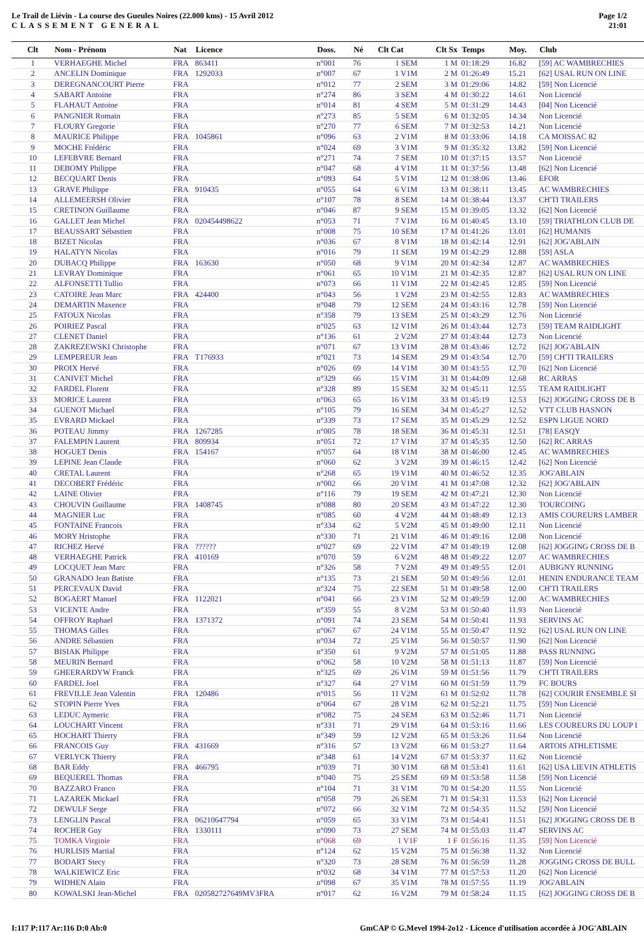Le Trail de Liévin - La course des Gueules Noires (22.000 kms) - 15 Avril 2012
CLASSEMENT GENERAL
Page 1/2
21:01
| Clt | Nom - Prénom | Nat | Licence | Doss. | Né | Clt Cat | Clt Sx | Temps | Moy. | Club |
| --- | --- | --- | --- | --- | --- | --- | --- | --- | --- | --- |
| 1 | VERHAEGHE Michel | FRA | 863411 | n°001 | 76 | 1 SEM | 1 M | 01:18:29 | 16.82 | [59] AC WAMBRECHIES |
| 2 | ANCELIN Dominique | FRA | 1292033 | n°007 | 67 | 1 V1M | 2 M | 01:26:49 | 15.21 | [62] USAL RUN ON LINE |
| 3 | DEREGNANCOURT Pierre | FRA | | n°012 | 77 | 2 SEM | 3 M | 01:29:06 | 14.82 | [59] Non Licencié |
| 4 | SABART Antoine | FRA | | n°274 | 86 | 3 SEM | 4 M | 01:30:22 | 14.61 | Non Licencié |
| 5 | FLAHAUT Antoine | FRA | | n°014 | 81 | 4 SEM | 5 M | 01:31:29 | 14.43 | [04] Non Licencié |
| 6 | PANGNIER Romain | FRA | | n°273 | 85 | 5 SEM | 6 M | 01:32:05 | 14.34 | Non Licencié |
| 7 | FLOURY Gregorie | FRA | | n°270 | 77 | 6 SEM | 7 M | 01:32:53 | 14.21 | Non Licencié |
| 8 | MAURICE Philippe | FRA | 1045861 | n°096 | 63 | 2 V1M | 8 M | 01:33:06 | 14.18 | CA MOISSAC 82 |
| 9 | MOCHE Frédéric | FRA | | n°024 | 69 | 3 V1M | 9 M | 01:35:32 | 13.82 | [59] Non Licencié |
| 10 | LEFEBVRE Bernard | FRA | | n°271 | 74 | 7 SEM | 10 M | 01:37:15 | 13.57 | Non Licencié |
| 11 | DEBOMY Philippe | FRA | | n°047 | 68 | 4 V1M | 11 M | 01:37:56 | 13.48 | [62] Non Licencié |
| 12 | BECQUART Denis | FRA | | n°093 | 64 | 5 V1M | 12 M | 01:38:06 | 13.46 | EFOR |
| 13 | GRAVE Philippe | FRA | 910435 | n°055 | 64 | 6 V1M | 13 M | 01:38:11 | 13.45 | AC WAMBRECHIES |
| 14 | ALLEMEERSH Olivier | FRA | | n°107 | 78 | 8 SEM | 14 M | 01:38:44 | 13.37 | CH'TI TRAILERS |
| 15 | CRETINON Guillaume | FRA | | n°046 | 87 | 9 SEM | 15 M | 01:39:05 | 13.32 | [62] Non Licencié |
| 16 | GALLET Jean Michel | FRA | 020454498622 | n°053 | 71 | 7 V1M | 16 M | 01:40:45 | 13.10 | [59] TRIATHLON CLUB DE |
| 17 | BEAUSSART Sébastien | FRA | | n°008 | 75 | 10 SEM | 17 M | 01:41:26 | 13.01 | [62] HUMANIS |
| 18 | BIZET Nicolas | FRA | | n°036 | 67 | 8 V1M | 18 M | 01:42:14 | 12.91 | [62] JOG'ABLAIN |
| 19 | HALATYN Nicolas | FRA | | n°016 | 79 | 11 SEM | 19 M | 01:42:29 | 12.88 | [59] ASLA |
| 20 | DUBACQ Philippe | FRA | 163630 | n°050 | 68 | 9 V1M | 20 M | 01:42:34 | 12.87 | AC WAMBRECHIES |
| 21 | LEVRAY Dominique | FRA | | n°061 | 65 | 10 V1M | 21 M | 01:42:35 | 12.87 | [62] USAL RUN ON LINE |
| 22 | ALFONSETTI Tullio | FRA | | n°073 | 66 | 11 V1M | 22 M | 01:42:45 | 12.85 | [59] Non Licencié |
| 23 | CATOIRE Jean Marc | FRA | 424400 | n°043 | 56 | 1 V2M | 23 M | 01:42:55 | 12.83 | AC WAMBRECHIES |
| 24 | DEMARTIN Maxence | FRA | | n°048 | 79 | 12 SEM | 24 M | 01:43:16 | 12.78 | [59] Non Licencié |
| 25 | FATOUX Nicolas | FRA | | n°358 | 79 | 13 SEM | 25 M | 01:43:29 | 12.76 | Non Licencié |
| 26 | POIRIEZ Pascal | FRA | | n°025 | 63 | 12 V1M | 26 M | 01:43:44 | 12.73 | [59] TEAM RAIDLIGHT |
| 27 | CLENET Daniel | FRA | | n°136 | 61 | 2 V2M | 27 M | 01:43:44 | 12.73 | Non Licencié |
| 28 | ZAKREZEWSKI Christophe | FRA | | n°071 | 67 | 13 V1M | 28 M | 01:43:46 | 12.72 | [62] JOG'ABLAIN |
| 29 | LEMPEREUR Jean | FRA | T176933 | n°021 | 73 | 14 SEM | 29 M | 01:43:54 | 12.70 | [59] CH'TI TRAILERS |
| 30 | PROIX Hervé | FRA | | n°026 | 69 | 14 V1M | 30 M | 01:43:55 | 12.70 | [62] Non Licencié |
| 31 | CANIVET Michel | FRA | | n°329 | 66 | 15 V1M | 31 M | 01:44:09 | 12.68 | RC ARRAS |
| 32 | FARDEL Florent | FRA | | n°328 | 89 | 15 SEM | 32 M | 01:45:11 | 12.55 | TEAM RAIDLIGHT |
| 33 | MORICE Laurent | FRA | | n°063 | 65 | 16 V1M | 33 M | 01:45:19 | 12.53 | [62] JOGGING CROSS DE B |
| 34 | GUENOT Michael | FRA | | n°105 | 79 | 16 SEM | 34 M | 01:45:27 | 12.52 | VTT CLUB HASNON |
| 35 | EVRARD Mickael | FRA | | n°339 | 73 | 17 SEM | 35 M | 01:45:29 | 12.52 | ESPN LIGUE NORD |
| 36 | POTEAU Jimmy | FRA | 1267285 | n°005 | 78 | 18 SEM | 36 M | 01:45:31 | 12.51 | [78] EASQY |
| 37 | FALEMPIN Laurent | FRA | 809934 | n°051 | 72 | 17 V1M | 37 M | 01:45:35 | 12.50 | [62] RC ARRAS |
| 38 | HOGUET Denis | FRA | 154167 | n°057 | 64 | 18 V1M | 38 M | 01:46:00 | 12.45 | AC WAMBRECHIES |
| 39 | LEPINE Jean Claude | FRA | | n°060 | 62 | 3 V2M | 39 M | 01:46:15 | 12.42 | [62] Non Licencié |
| 40 | CRETAL Laurent | FRA | | n°268 | 65 | 19 V1M | 40 M | 01:46:52 | 12.35 | JOG'ABLAIN |
| 41 | DECOBERT Frédéric | FRA | | n°002 | 66 | 20 V1M | 41 M | 01:47:08 | 12.32 | [62] JOG'ABLAIN |
| 42 | LAINE Olivier | FRA | | n°116 | 79 | 19 SEM | 42 M | 01:47:21 | 12.30 | Non Licencié |
| 43 | CHOUVIN Guillaume | FRA | 1408745 | n°088 | 80 | 20 SEM | 43 M | 01:47:22 | 12.30 | TOURCOING |
| 44 | MAGNIER Luc | FRA | | n°085 | 60 | 4 V2M | 44 M | 01:48:49 | 12.13 | AMIS COUREURS LAMBER |
| 45 | FONTAINE Francois | FRA | | n°334 | 62 | 5 V2M | 45 M | 01:49:00 | 12.11 | Non Licencié |
| 46 | MORY Hristophe | FRA | | n°330 | 71 | 21 V1M | 46 M | 01:49:16 | 12.08 | Non Licencié |
| 47 | RICHEZ Hervé | FRA | ?????? | n°027 | 69 | 22 V1M | 47 M | 01:49:19 | 12.08 | [62] JOGGING CROSS DE B |
| 48 | VERHAEGHE Patrick | FRA | 410169 | n°070 | 59 | 6 V2M | 48 M | 01:49:22 | 12.07 | AC WAMBRECHIES |
| 49 | LOCQUET Jean Marc | FRA | | n°326 | 58 | 7 V2M | 49 M | 01:49:55 | 12.01 | AUBIGNY RUNNING |
| 50 | GRANADO Jean Batiste | FRA | | n°135 | 73 | 21 SEM | 50 M | 01:49:56 | 12.01 | HENIN ENDURANCE TEAM |
| 51 | PERCEVAUX David | FRA | | n°324 | 75 | 22 SEM | 51 M | 01:49:58 | 12.00 | CH'TI TRAILERS |
| 52 | BOGAERT Manuel | FRA | 1122021 | n°041 | 66 | 23 V1M | 52 M | 01:49:59 | 12.00 | AC WAMBRECHIES |
| 53 | VICENTE Andre | FRA | | n°359 | 55 | 8 V2M | 53 M | 01:50:40 | 11.93 | Non Licencié |
| 54 | OFFROY Raphael | FRA | 1371372 | n°091 | 74 | 23 SEM | 54 M | 01:50:41 | 11.93 | SERVINS AC |
| 55 | THOMAS Gilles | FRA | | n°067 | 67 | 24 V1M | 55 M | 01:50:47 | 11.92 | [62] USAL RUN ON LINE |
| 56 | ANDRE Sébastien | FRA | | n°034 | 72 | 25 V1M | 56 M | 01:50:57 | 11.90 | [62] Non Licencié |
| 57 | BISIAK Philippe | FRA | | n°350 | 61 | 9 V2M | 57 M | 01:51:05 | 11.88 | PASS RUNNING |
| 58 | MEURIN Bernard | FRA | | n°062 | 58 | 10 V2M | 58 M | 01:51:13 | 11.87 | [59] Non Licencié |
| 59 | GHEERARDYW Franck | FRA | | n°325 | 69 | 26 V1M | 59 M | 01:51:56 | 11.79 | CH'TI TRAILERS |
| 60 | FARDEL Joel | FRA | | n°327 | 64 | 27 V1M | 60 M | 01:51:59 | 11.79 | FC BOURS |
| 61 | FREVILLE Jean Valentin | FRA | 120486 | n°015 | 56 | 11 V2M | 61 M | 01:52:02 | 11.78 | [62] COURIR ENSEMBLE SI |
| 62 | STOPIN Pierre Yves | FRA | | n°064 | 67 | 28 V1M | 62 M | 01:52:21 | 11.75 | [59] Non Licencié |
| 63 | LEDUC Aymeric | FRA | | n°082 | 75 | 24 SEM | 63 M | 01:52:46 | 11.71 | Non Licencié |
| 64 | LOUCHART Vincent | FRA | | n°331 | 71 | 29 V1M | 64 M | 01:53:16 | 11.66 | LES COUREURS DU LOUP I |
| 65 | HOCHART Thierry | FRA | | n°349 | 59 | 12 V2M | 65 M | 01:53:26 | 11.64 | Non Licencié |
| 66 | FRANCOIS Guy | FRA | 431669 | n°316 | 57 | 13 V2M | 66 M | 01:53:27 | 11.64 | ARTOIS ATHLETISME |
| 67 | VERLYCK Thierry | FRA | | n°348 | 61 | 14 V2M | 67 M | 01:53:37 | 11.62 | Non Licencié |
| 68 | BAR Eddy | FRA | 466795 | n°039 | 71 | 30 V1M | 68 M | 01:53:41 | 11.61 | [62] USA LIEVIN ATHLETIS |
| 69 | BEQUEREL Thomas | FRA | | n°040 | 75 | 25 SEM | 69 M | 01:53:58 | 11.58 | [59] Non Licencié |
| 70 | BAZZARO Franco | FRA | | n°104 | 71 | 31 V1M | 70 M | 01:54:20 | 11.55 | Non Licencié |
| 71 | LAZAREK Mickael | FRA | | n°058 | 79 | 26 SEM | 71 M | 01:54:31 | 11.53 | [62] Non Licencié |
| 72 | DEWULF Serge | FRA | | n°072 | 66 | 32 V1M | 72 M | 01:54:35 | 11.52 | [59] Non Licencié |
| 73 | LENGLIN Pascal | FRA | 06210647794 | n°059 | 65 | 33 V1M | 73 M | 01:54:41 | 11.51 | [62] JOGGING CROSS DE B |
| 74 | ROCHER Guy | FRA | 1330111 | n°090 | 73 | 27 SEM | 74 M | 01:55:03 | 11.47 | SERVINS AC |
| 75 | TOMKA Virginie | FRA | | n°068 | 69 | 1 V1F | 1 F | 01:56:16 | 11.35 | [59] Non Licencié |
| 76 | HURLISIS Martial | FRA | | n°124 | 62 | 15 V2M | 75 M | 01:56:38 | 11.32 | Non Licencié |
| 77 | BODART Stecy | FRA | | n°320 | 73 | 28 SEM | 76 M | 01:56:59 | 11.28 | JOGGING CROSS DE BULL |
| 78 | WALKIEWICZ Eric | FRA | | n°032 | 68 | 34 V1M | 77 M | 01:57:53 | 11.20 | [62] Non Licencié |
| 79 | WIDHEN Alain | FRA | | n°098 | 67 | 35 V1M | 78 M | 01:57:55 | 11.19 | JOG'ABLAIN |
| 80 | KOWALSKI Jean-Michel | FRA | 020582727649MV3FRA | n°017 | 62 | 16 V2M | 79 M | 01:58:24 | 11.15 | [62] JOGGING CROSS DE B |
I:117 P:117 Ar:116 D:0 Ab:0 GmCAP © G.Mevel 1994-2o12 - Licence d'utilisation accordée à JOG'ABLAIN